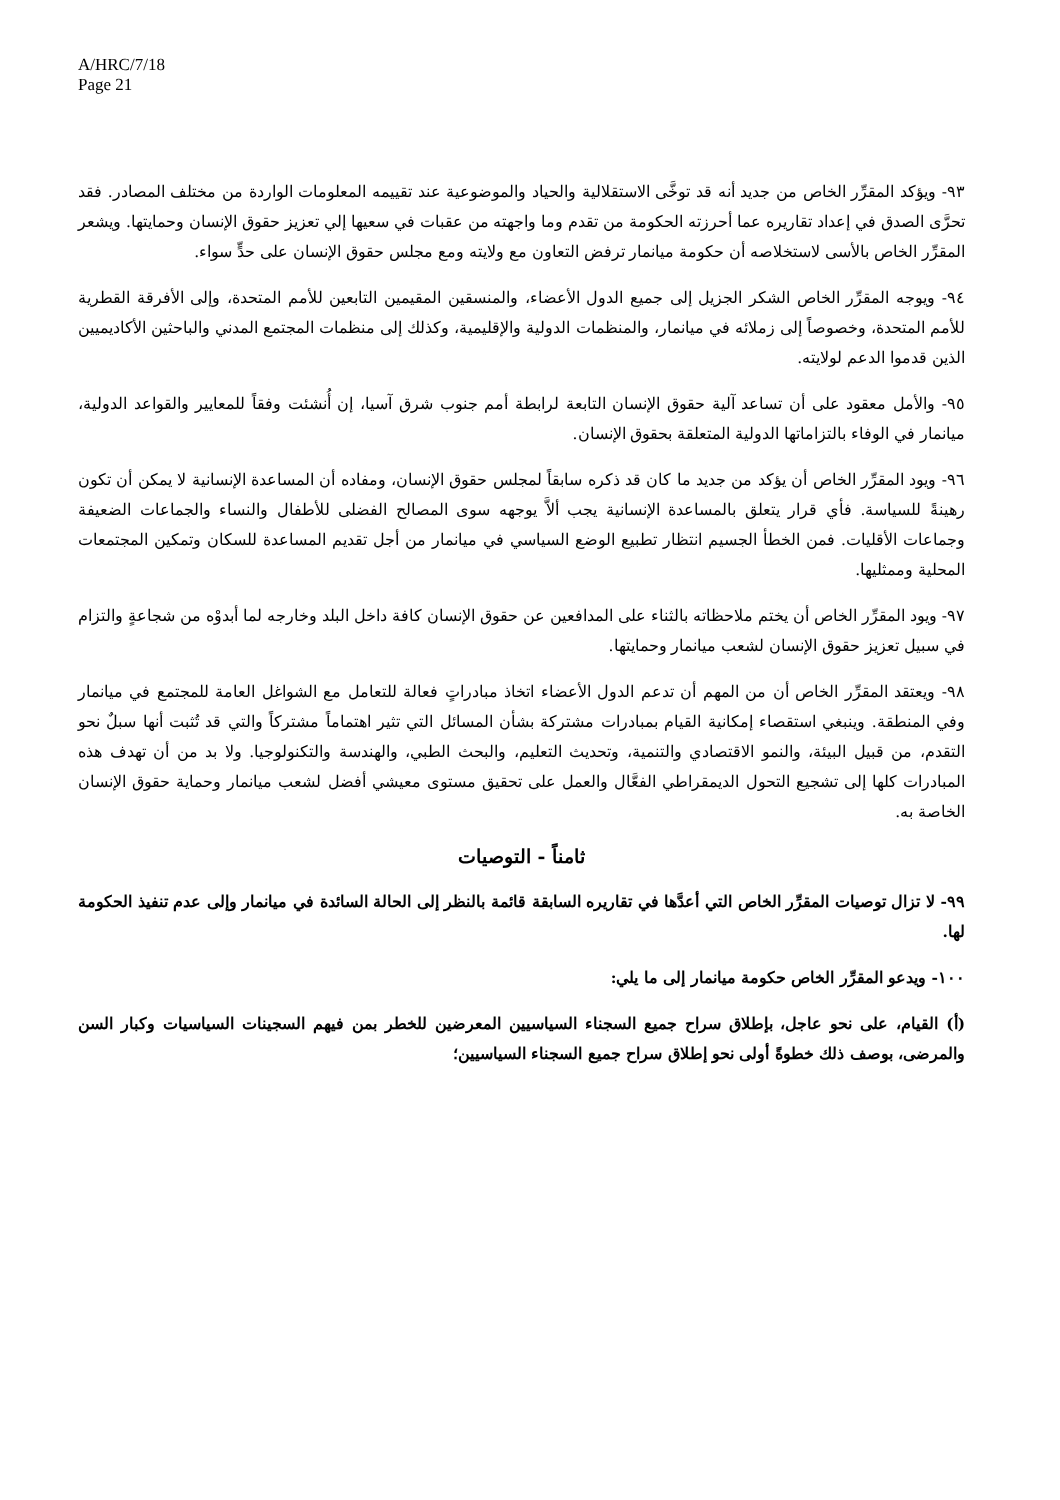A/HRC/7/18
Page 21
٩٣- ويؤكد المقرِّر الخاص من جديد أنه قد توخَّى الاستقلالية والحياد والموضوعية عند تقييمه المعلومات الواردة من مختلف المصادر. فقد تحرَّى الصدق في إعداد تقاريره عما أحرزته الحكومة من تقدم وما واجهته من عقبات في سعيها إلي تعزيز حقوق الإنسان وحمايتها. ويشعر المقرِّر الخاص بالأسى لاستخلاصه أن حكومة ميانمار ترفض التعاون مع ولايته ومع مجلس حقوق الإنسان على حدٍّ سواء.
٩٤- ويوجه المقرِّر الخاص الشكر الجزيل إلى جميع الدول الأعضاء، والمنسقين المقيمين التابعين للأمم المتحدة، وإلى الأفرقة القطرية للأمم المتحدة، وخصوصاً إلى زملائه في ميانمار، والمنظمات الدولية والإقليمية، وكذلك إلى منظمات المجتمع المدني والباحثين الأكاديميين الذين قدموا الدعم لولايته.
٩٥- والأمل معقود على أن تساعد آلية حقوق الإنسان التابعة لرابطة أمم جنوب شرق آسيا، إن أُنشئت وفقاً للمعايير والقواعد الدولية، ميانمار في الوفاء بالتزاماتها الدولية المتعلقة بحقوق الإنسان.
٩٦- ويود المقرِّر الخاص أن يؤكد من جديد ما كان قد ذكره سابقاً لمجلس حقوق الإنسان، ومفاده أن المساعدة الإنسانية لا يمكن أن تكون رهينةً للسياسة. فأي قرار يتعلق بالمساعدة الإنسانية يجب ألاَّ يوجهه سوى المصالح الفضلى للأطفال والنساء والجماعات الضعيفة وجماعات الأقليات. فمن الخطأ الجسيم انتظار تطبيع الوضع السياسي في ميانمار من أجل تقديم المساعدة للسكان وتمكين المجتمعات المحلية وممثليها.
٩٧- ويود المقرِّر الخاص أن يختم ملاحظاته بالثناء على المدافعين عن حقوق الإنسان كافة داخل البلد وخارجه لما أبدوْه من شجاعةٍ والتزام في سبيل تعزيز حقوق الإنسان لشعب ميانمار وحمايتها.
٩٨- ويعتقد المقرِّر الخاص أن من المهم أن تدعم الدول الأعضاء اتخاذ مبادراتٍ فعالة للتعامل مع الشواغل العامة للمجتمع في ميانمار وفي المنطقة. وينبغي استقصاء إمكانية القيام بمبادرات مشتركة بشأن المسائل التي تثير اهتماماً مشتركاً والتي قد تُثبت أنها سبلٌ نحو التقدم، من قبيل البيئة، والنمو الاقتصادي والتنمية، وتحديث التعليم، والبحث الطبي، والهندسة والتكنولوجيا. ولا بد من أن تهدف هذه المبادرات كلها إلى تشجيع التحول الديمقراطي الفعَّال والعمل على تحقيق مستوى معيشي أفضل لشعب ميانمار وحماية حقوق الإنسان الخاصة به.
ثامناً - التوصيات
٩٩- لا تزال توصيات المقرِّر الخاص التي أعدَّها في تقاريره السابقة قائمة بالنظر إلى الحالة السائدة في ميانمار وإلى عدم تنفيذ الحكومة لها.
١٠٠- ويدعو المقرِّر الخاص حكومة ميانمار إلى ما يلي:
(أ) القيام، على نحو عاجل، بإطلاق سراح جميع السجناء السياسيين المعرضين للخطر بمن فيهم السجينات السياسيات وكبار السن والمرضى، بوصف ذلك خطوةً أولى نحو إطلاق سراح جميع السجناء السياسيين؛